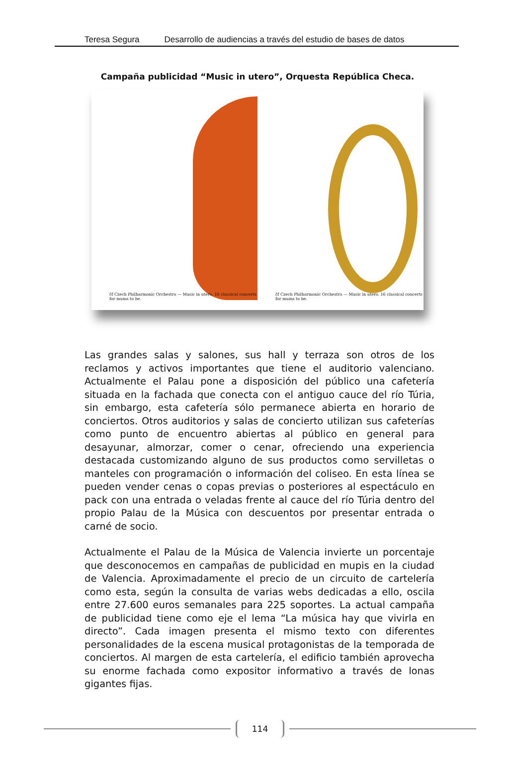Teresa Segura Desarrollo de audiencias a través del estudio de bases de datos
Campaña publicidad “Music in utero”, Orquesta República Checa.
čf Czech Philharmonic Orchestra — Music in utero. 16 classical concerts for mums to be.
čf Czech Philharmonic Orchestra — Music in utero. 16 classical concerts for mums to be.
Las grandes salas y salones, sus hall y terraza son otros de los reclamos y activos importantes que tiene el auditorio valenciano. Actualmente el Palau pone a disposición del público una cafetería situada en la fachada que conecta con el antiguo cauce del río Túria, sin embargo, esta cafetería sólo permanece abierta en horario de conciertos. Otros auditorios y salas de concierto utilizan sus cafeterías como punto de encuentro abiertas al público en general para desayunar, almorzar, comer o cenar, ofreciendo una experiencia destacada customizando alguno de sus productos como servilletas o manteles con programación o información del coliseo. En esta línea se pueden vender cenas o copas previas o posteriores al espectáculo en pack con una entrada o veladas frente al cauce del río Túria dentro del propio Palau de la Música con descuentos por presentar entrada o carné de socio.
Actualmente el Palau de la Música de Valencia invierte un porcentaje que desconocemos en campañas de publicidad en mupis en la ciudad de Valencia. Aproximadamente el precio de un circuito de cartelería como esta, según la consulta de varias webs dedicadas a ello, oscila entre 27.600 euros semanales para 225 soportes. La actual campaña de publicidad tiene como eje el lema “La música hay que vivirla en directo”. Cada imagen presenta el mismo texto con diferentes personalidades de la escena musical protagonistas de la temporada de conciertos. Al margen de esta cartelería, el edificio también aprovecha su enorme fachada como expositor informativo a través de lonas gigantes fijas.
114